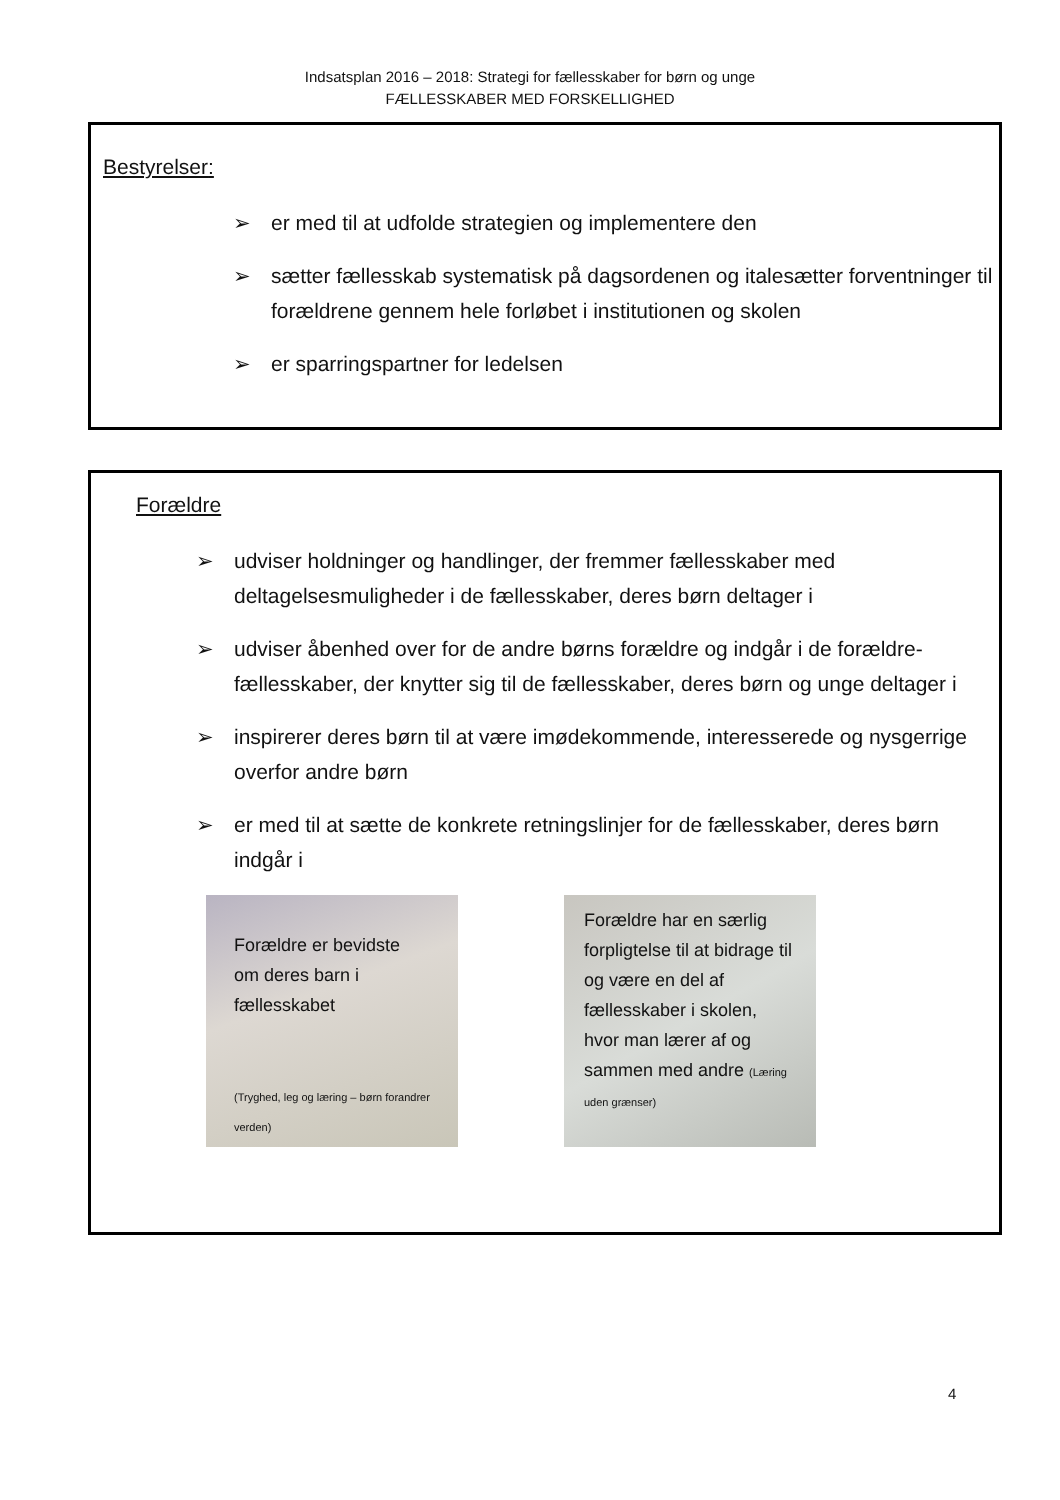Indsatsplan 2016 – 2018: Strategi for fællesskaber for børn og unge
FÆLLESSKABER MED FORSKELLIGHED
Bestyrelser:
➢ er med til at udfolde strategien og implementere den
➢ sætter fællesskab systematisk på dagsordenen og italesætter forventninger til forældrene gennem hele forløbet i institutionen og skolen
➢ er sparringspartner for ledelsen
Forældre
➢ udviser holdninger og handlinger, der fremmer fællesskaber med deltagelsesmuligheder i de fællesskaber, deres børn deltager i
➢ udviser åbenhed over for de andre børns forældre og indgår i de forældre-fællesskaber, der knytter sig til de fællesskaber, deres børn og unge deltager i
➢ inspirerer deres børn til at være imødekommende, interesserede og nysgerrige overfor andre børn
➢ er med til at sætte de konkrete retningslinjer for de fællesskaber, deres børn indgår i
Forældre er bevidste om deres barn i fællesskabet
(Tryghed, leg og læring – børn forandrer verden)
Forældre har en særlig forpligtelse til at bidrage til og være en del af fællesskaber i skolen, hvor man lærer af og sammen med andre (Læring uden grænser)
4